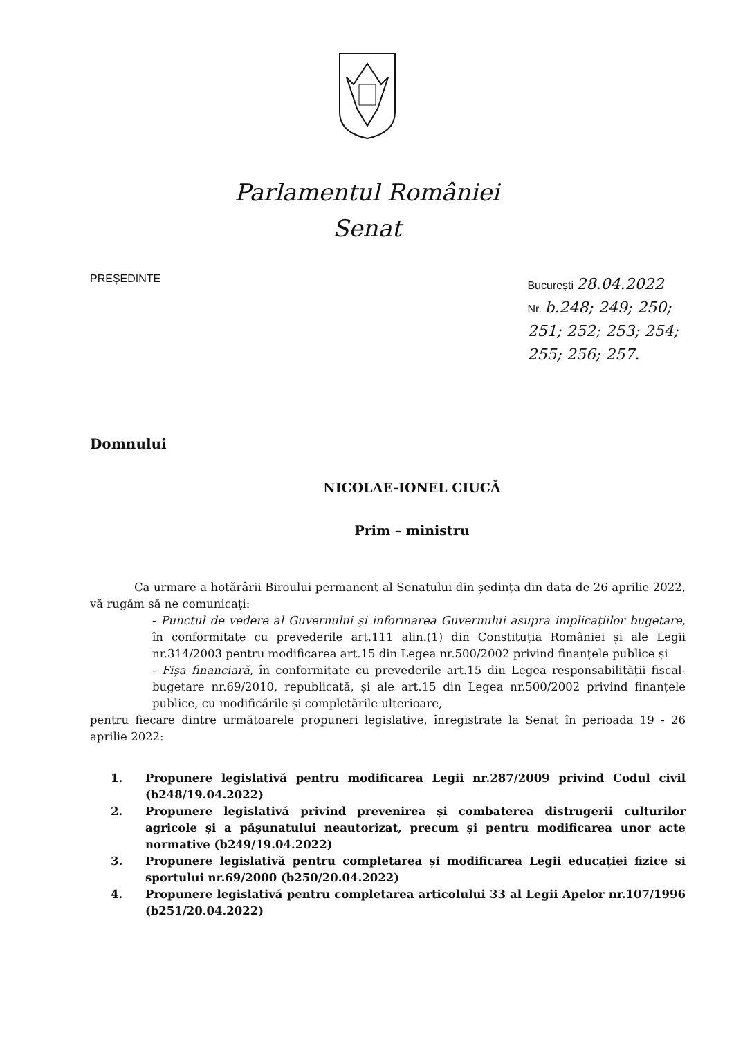Parlamentul României
Senat
PREȘEDINTE București 28.04.2022
Nr. b.248; 249; 250;
251; 252; 253; 254;
255; 256; 257.
Domnului
NICOLAE-IONEL CIUCĂ
Prim – ministru
Ca urmare a hotărârii Biroului permanent al Senatului din ședința din data de 26 aprilie 2022, vă rugăm să ne comunicați:
- Punctul de vedere al Guvernului și informarea Guvernului asupra implicațiilor bugetare, în conformitate cu prevederile art.111 alin.(1) din Constituția României și ale Legii nr.314/2003 pentru modificarea art.15 din Legea nr.500/2002 privind finanțele publice și
- Fișa financiară, în conformitate cu prevederile art.15 din Legea responsabilității fiscal-bugetare nr.69/2010, republicată, și ale art.15 din Legea nr.500/2002 privind finanțele publice, cu modificările și completările ulterioare,
pentru fiecare dintre următoarele propuneri legislative, înregistrate la Senat în perioada 19 - 26 aprilie 2022:
1. Propunere legislativă pentru modificarea Legii nr.287/2009 privind Codul civil (b248/19.04.2022)
2. Propunere legislativă privind prevenirea și combaterea distrugerii culturilor agricole și a pășunatului neautorizat, precum și pentru modificarea unor acte normative (b249/19.04.2022)
3. Propunere legislativă pentru completarea și modificarea Legii educației fizice si sportului nr.69/2000 (b250/20.04.2022)
4. Propunere legislativă pentru completarea articolului 33 al Legii Apelor nr.107/1996 (b251/20.04.2022)